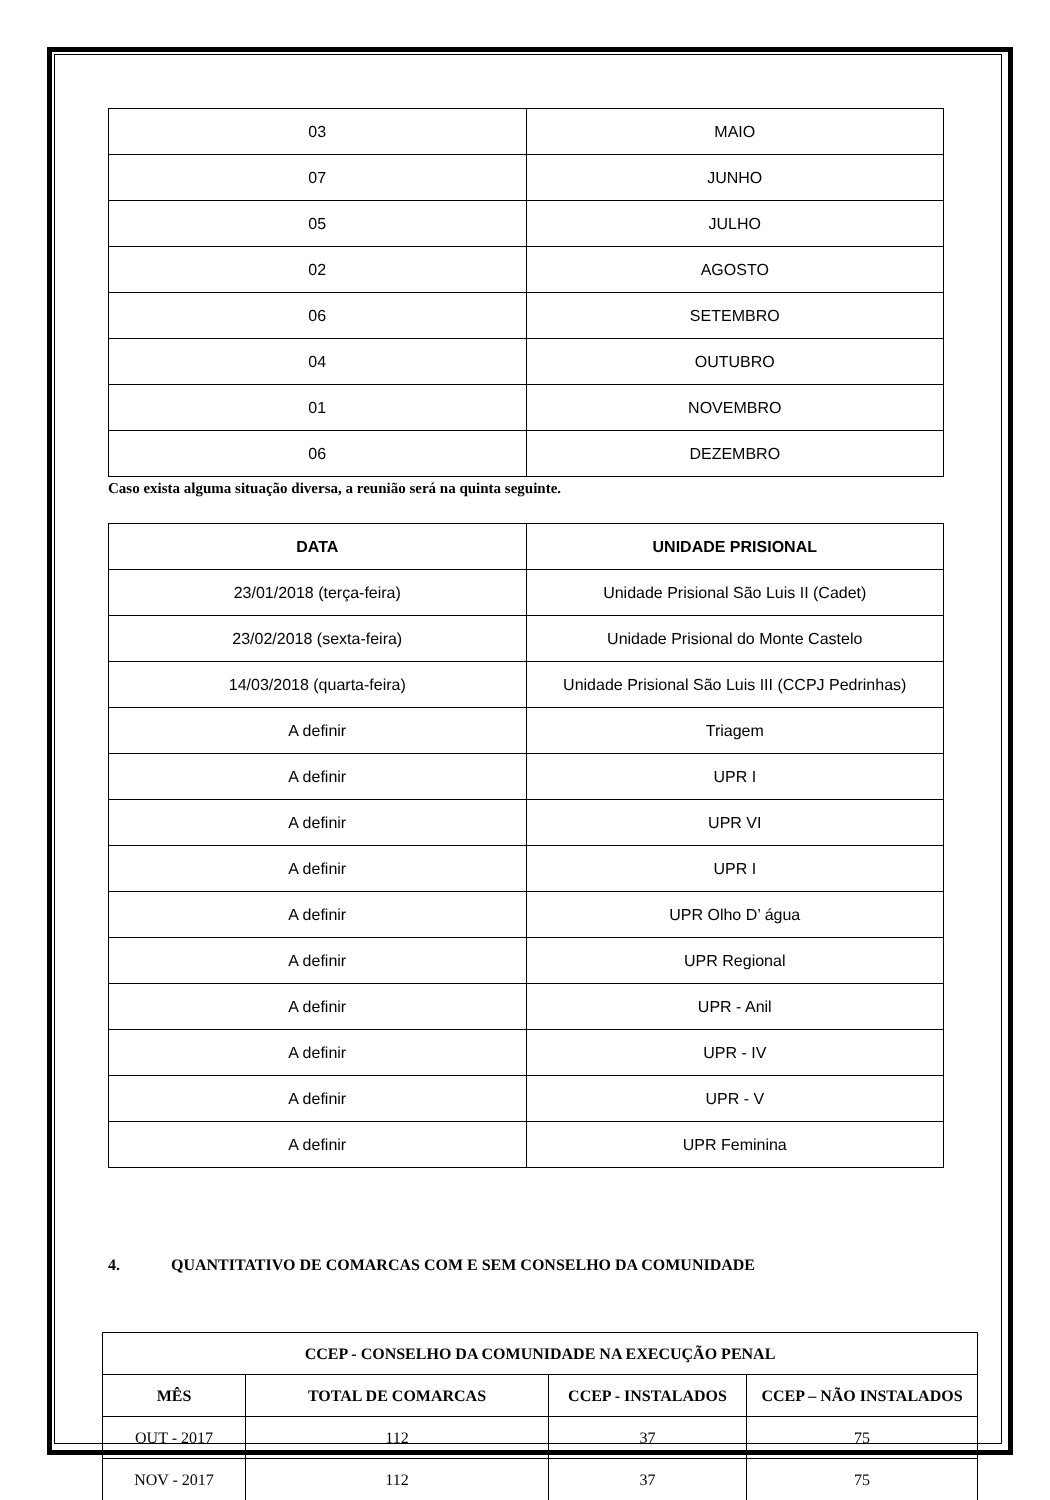| 03 | MAIO |
| 07 | JUNHO |
| 05 | JULHO |
| 02 | AGOSTO |
| 06 | SETEMBRO |
| 04 | OUTUBRO |
| 01 | NOVEMBRO |
| 06 | DEZEMBRO |
Caso exista alguma situação diversa, a reunião será na quinta seguinte.
| DATA | UNIDADE PRISIONAL |
| --- | --- |
| 23/01/2018 (terça-feira) | Unidade Prisional São Luis II (Cadet) |
| 23/02/2018 (sexta-feira) | Unidade Prisional do Monte Castelo |
| 14/03/2018 (quarta-feira) | Unidade Prisional São Luis III (CCPJ Pedrinhas) |
| A definir | Triagem |
| A definir | UPR I |
| A definir | UPR VI |
| A definir | UPR I |
| A definir | UPR Olho D’ água |
| A definir | UPR Regional |
| A definir | UPR - Anil |
| A definir | UPR - IV |
| A definir | UPR - V |
| A definir | UPR Feminina |
4. QUANTITATIVO DE COMARCAS COM E SEM CONSELHO DA COMUNIDADE
| CCEP - CONSELHO DA COMUNIDADE NA EXECUÇÃO PENAL | | | |
| --- | --- | --- | --- |
| MÊS | TOTAL DE COMARCAS | CCEP - INSTALADOS | CCEP – NÃO INSTALADOS |
| OUT - 2017 | 112 | 37 | 75 |
| NOV - 2017 | 112 | 37 | 75 |